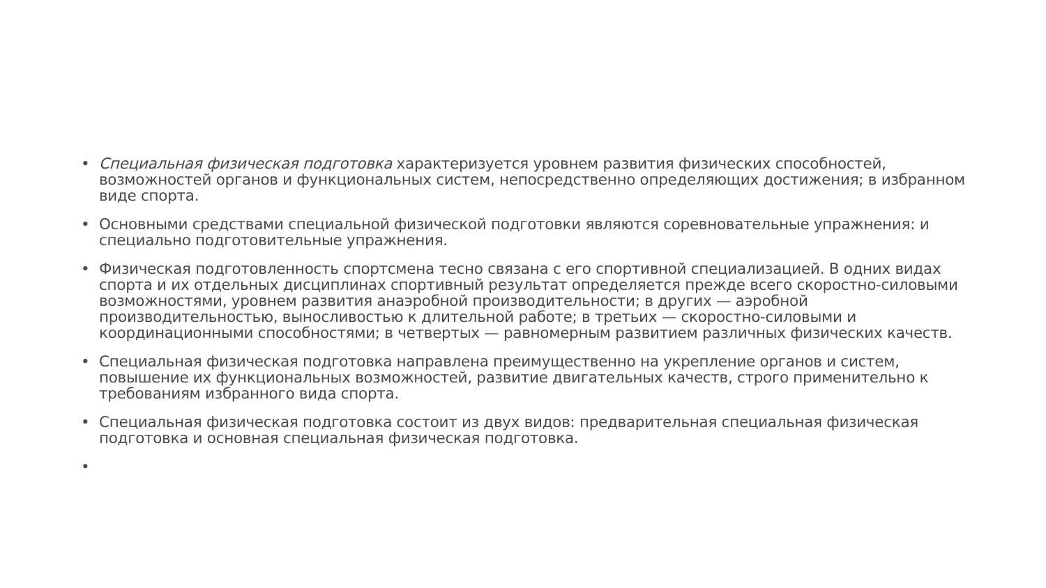• Специальная физическая подготовка характеризуется уровнем развития физических способностей, возможностей органов и функциональных систем, непосредственно определяющих достижения; в избранном виде спорта.
• Основными средствами специальной физической подготовки являются соревновательные упражнения: и специально подготовительные упражнения.
• Физическая подготовленность спортсмена тесно связана с его спортивной специализацией. В одних видах спорта и их отдельных дисциплинах спортивный результат определяется прежде всего скоростно-силовыми возможностями, уровнем развития анаэробной производительности; в других — аэробной производительностью, выносливостью к длительной работе; в третьих — скоростно-силовыми и координационными способностями; в четвертых — равномерным развитием различных физических качеств.
• Специальная физическая подготовка направлена преимущественно на укрепление органов и систем, повышение их функциональных возможностей, развитие двигательных качеств, строго применительно к требованиям избранного вида спорта.
• Специальная физическая подготовка состоит из двух видов: предварительная специальная физическая подготовка и основная специальная физическая подготовка.
•